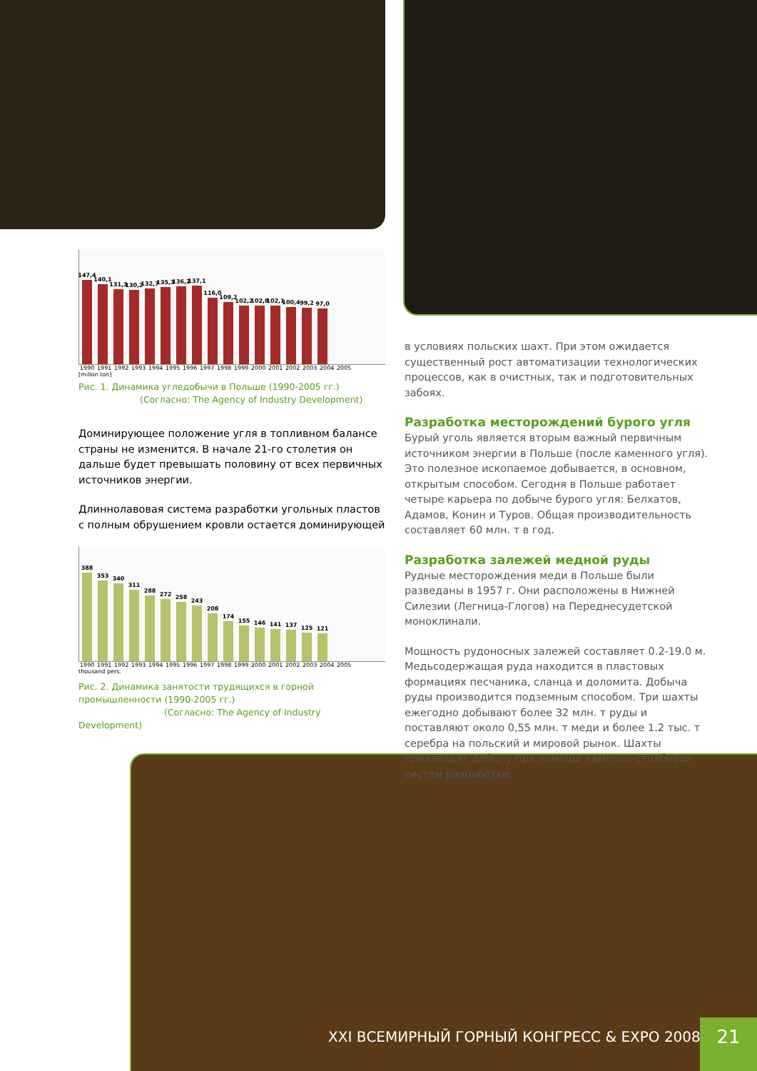147,4
140,1
131,3
130,2
132,7
135,3
136,2
137,1
116,0
109,2
102,2
102,8
102,1
100,4
99,2
97,0
1990 1991 1992 1993 1994 1995 1996 1997 1998 1999 2000 2001 2002 2003 2004 2005
[milion ton]
Рис. 1. Динамика угледобычи в Польше (1990-2005 гг.)
(Согласно: The Agency of Industry Development)
Доминирующее положение угля в топливном балансе страны не изменится. В начале 21-го столетия он дальше будет превышать половину от всех первичных источников энергии.
Длиннолавовая система разработки угольных пластов с полным обрушением кровли остается доминирующей
388
353
340
311
288
272
258
243
208
174
155
146
141
137
125
121
1990 1991 1992 1993 1994 1995 1996 1997 1998 1999 2000 2001 2002 2003 2004 2005
thousand pers.
Рис. 2. Динамика занятости трудящихся в горной промышленности (1990-2005 гг.)
(Согласно: The Agency of Industry Development)
в условиях польских шахт. При этом ожидается существенный рост автоматизации технологических процессов, как в очистных, так и подготовительных забоях.
Разработка месторождений бурого угля
Бурый уголь является вторым важный первичным источником энергии в Польше (после каменного угля). Это полезное ископаемое добывается, в основном, открытым способом. Сегодня в Польше работает четыре карьера по добыче бурого угля: Белхатов, Адамов, Конин и Туров. Общая производительность составляет 60 млн. т в год.
Разработка залежей медной руды
Рудные месторождения меди в Польше были разведаны в 1957 г. Они расположены в Нижней Силезии (Легница-Глогов) на Переднесудетской моноклинали.
Мощность рудоносных залежей составляет 0.2-19.0 м. Медьсодержащая руда находится в пластовых формациях песчаника, сланца и доломита. Добыча руды производится подземным способом. Три шахты ежегодно добывают более 32 млн. т руды и поставляют около 0,55 млн. т меди и более 1.2 тыс. т серебра на польский и мировой рынок. Шахты производят добычу при помощи камерно-столбовой систем разработки:
XXI ВСЕМИРНЫЙ ГОРНЫЙ КОНГРЕСС & EXPO 2008
21